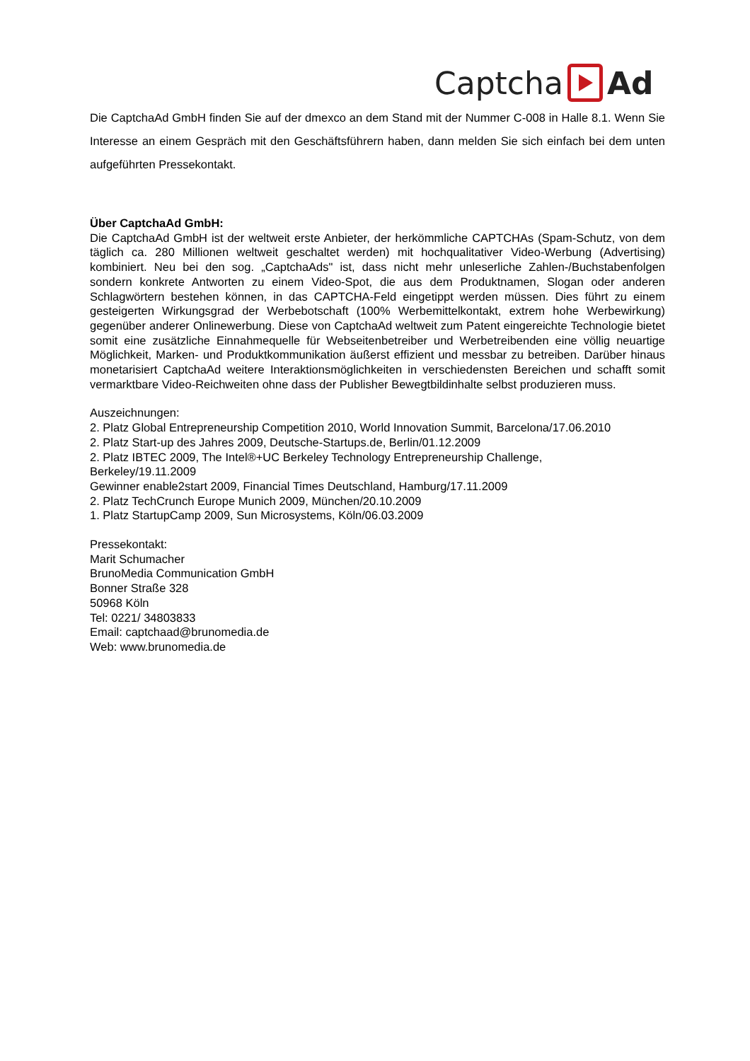Captcha Ad
Die CaptchaAd GmbH finden Sie auf der dmexco an dem Stand mit der Nummer C-008 in Halle 8.1. Wenn Sie Interesse an einem Gespräch mit den Geschäftsführern haben, dann melden Sie sich einfach bei dem unten aufgeführten Pressekontakt.
Über CaptchaAd GmbH:
Die CaptchaAd GmbH ist der weltweit erste Anbieter, der herkömmliche CAPTCHAs (Spam-Schutz, von dem täglich ca. 280 Millionen weltweit geschaltet werden) mit hochqualitativer Video-Werbung (Advertising) kombiniert. Neu bei den sog. „CaptchaAds" ist, dass nicht mehr unleserliche Zahlen-/Buchstabenfolgen sondern konkrete Antworten zu einem Video-Spot, die aus dem Produktnamen, Slogan oder anderen Schlagwörtern bestehen können, in das CAPTCHA-Feld eingetippt werden müssen. Dies führt zu einem gesteigerten Wirkungsgrad der Werbebotschaft (100% Werbemittelkontakt, extrem hohe Werbewirkung) gegenüber anderer Onlinewerbung. Diese von CaptchaAd weltweit zum Patent eingereichte Technologie bietet somit eine zusätzliche Einnahmequelle für Webseitenbetreiber und Werbetreibenden eine völlig neuartige Möglichkeit, Marken- und Produktkommunikation äußerst effizient und messbar zu betreiben. Darüber hinaus monetarisiert CaptchaAd weitere Interaktionsmöglichkeiten in verschiedensten Bereichen und schafft somit vermarktbare Video-Reichweiten ohne dass der Publisher Bewegtbildinhalte selbst produzieren muss.
Auszeichnungen:
2. Platz Global Entrepreneurship Competition 2010, World Innovation Summit, Barcelona/17.06.2010
2. Platz Start-up des Jahres 2009, Deutsche-Startups.de, Berlin/01.12.2009
2. Platz IBTEC 2009, The Intel®+UC Berkeley Technology Entrepreneurship Challenge,
Berkeley/19.11.2009
Gewinner enable2start 2009, Financial Times Deutschland, Hamburg/17.11.2009
2. Platz TechCrunch Europe Munich 2009, München/20.10.2009
1. Platz StartupCamp 2009, Sun Microsystems, Köln/06.03.2009
Pressekontakt:
Marit Schumacher
BrunoMedia Communication GmbH
Bonner Straße 328
50968 Köln
Tel: 0221/ 34803833
Email: captchaad@brunomedia.de
Web: www.brunomedia.de